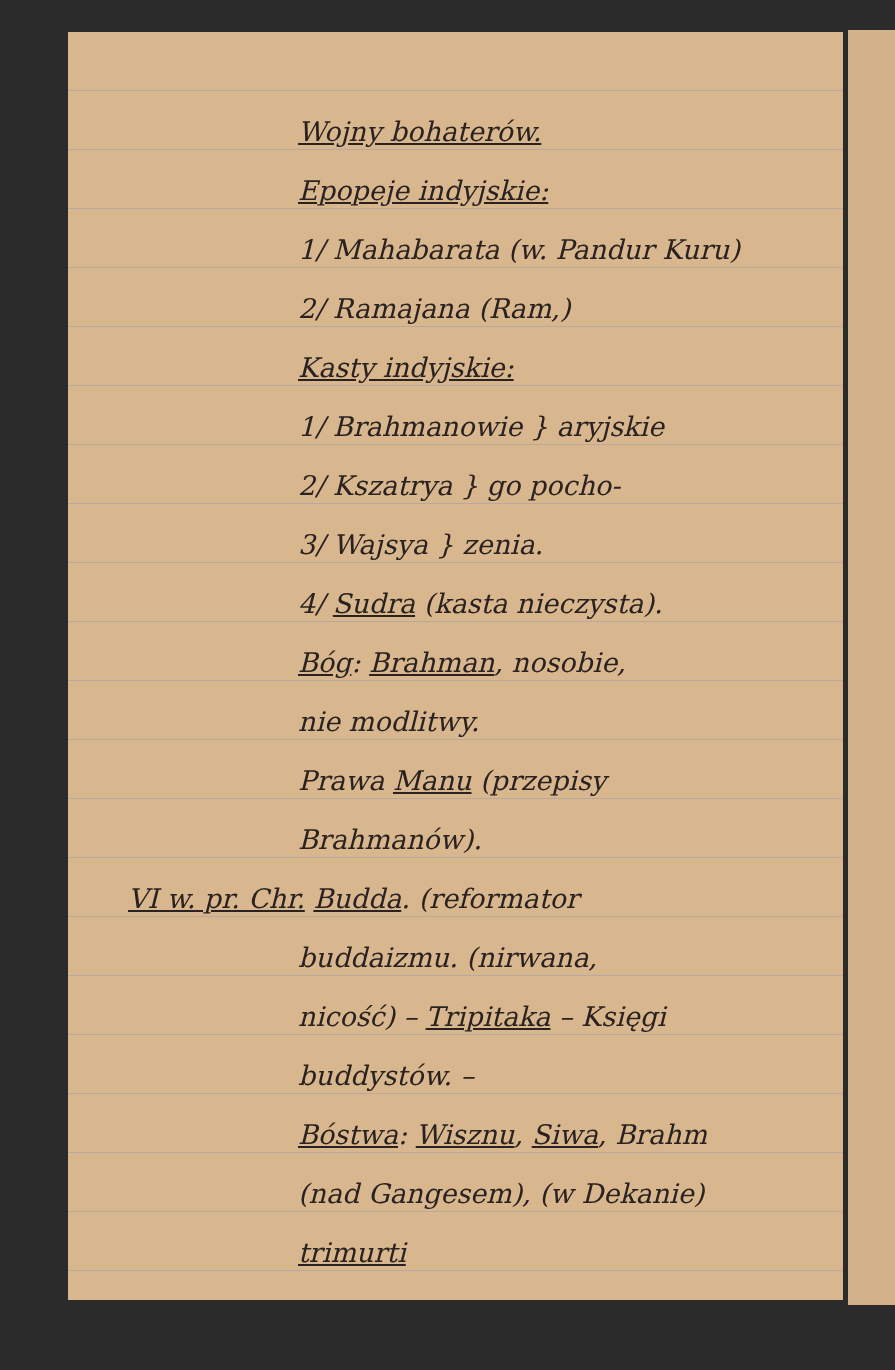Wojny bohaterów.
Epopeje indyjskie:
1/ Mahabarata (w. Pandur Kuru)
2/ Ramajana (Ram,)
Kasty indyjskie:
1/ Brahmanowie } aryjskie
2/ Kszatrya } go pocho-
3/ Wajsya } zenia.
4/ Sudra (kasta nieczysta).
Bóg: Brahman, nosobie,
nie modlitwy.
Prawa Manu (przepisy
Brahmanów).
VI w. pr. Chr. Budda. (reformator
buddaizmu. (nirwana,
nicość) – Tripitaka – Księgi
buddystów. –
Bóstwa: Wisznu, Siwa, Brahm
(nad Gangesem), (w Dekanie)
trimurti